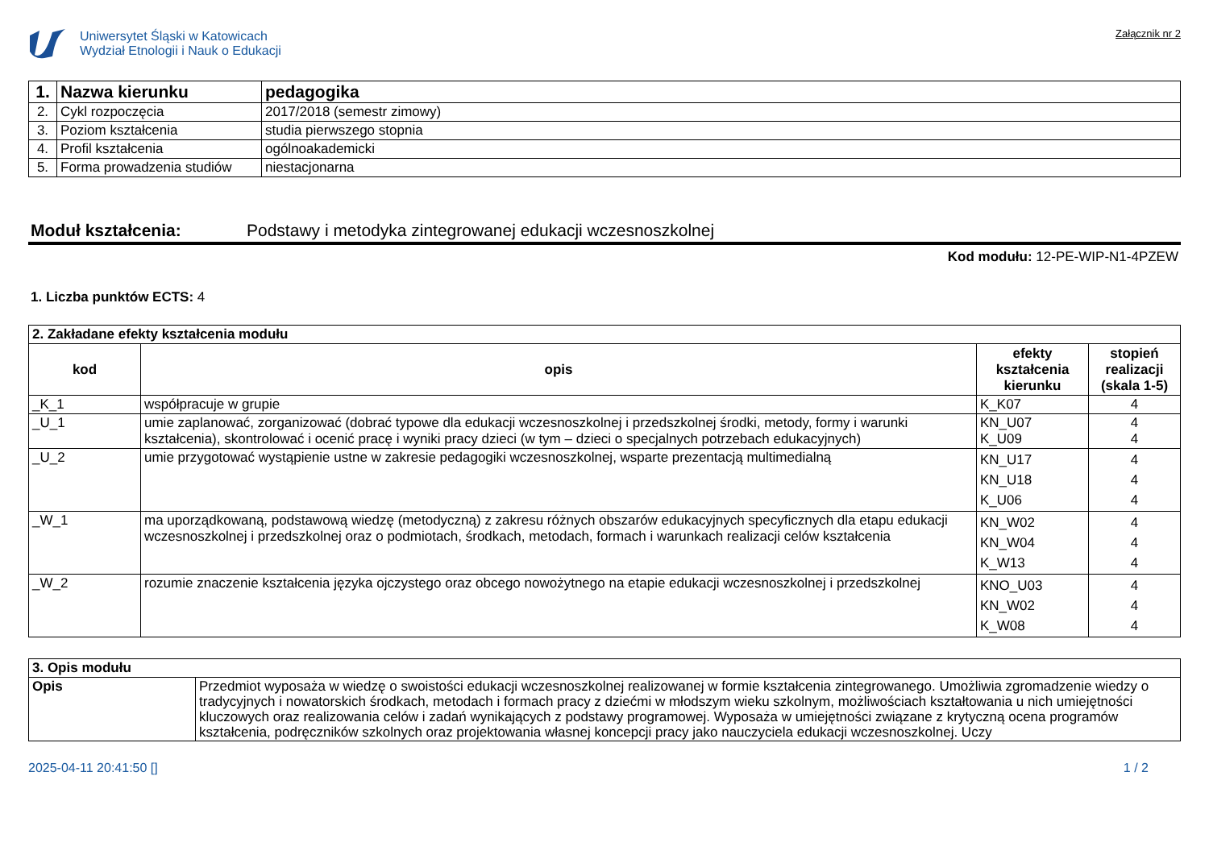Uniwersytet Śląski w Katowicach
Wydział Etnologii i Nauk o Edukacji
Załącznik nr 2
| 1. | Nazwa kierunku | pedagogika |
| 2. | Cykl rozpoczęcia | 2017/2018 (semestr zimowy) |
| 3. | Poziom kształcenia | studia pierwszego stopnia |
| 4. | Profil kształcenia | ogólnoakademicki |
| 5. | Forma prowadzenia studiów | niestacjonarna |
Moduł kształcenia: Podstawy i metodyka zintegrowanej edukacji wczesnoszkolnej
Kod modułu: 12-PE-WIP-N1-4PZEW
1. Liczba punktów ECTS: 4
| 2. Zakładane efekty kształcenia modułu | | | |
| --- | --- | --- | --- |
| kod | opis | efekty kształcenia kierunku | stopień realizacji (skala 1-5) |
| _K_1 | współpracuje w grupie | K_K07 | 4 |
| _U_1 | umie zaplanować, zorganizować (dobrać typowe dla edukacji wczesnoszkolnej i przedszkolnej środki, metody, formy i warunki kształcenia), skontrolować i ocenić pracę i wyniki pracy dzieci (w tym – dzieci o specjalnych potrzebach edukacyjnych) | KN_U07 K_U09 | 4 4 |
| _U_2 | umie przygotować wystąpienie ustne w zakresie pedagogiki wczesnoszkolnej, wsparte prezentacją multimedialną | KN_U17 KN_U18 K_U06 | 4 4 4 |
| _W_1 | ma uporządkowaną, podstawową wiedzę (metodyczną) z zakresu różnych obszarów edukacyjnych specyficznych dla etapu edukacji wczesnoszkolnej i przedszkolnej oraz o podmiotach, środkach, metodach, formach i warunkach realizacji celów kształcenia | KN_W02 KN_W04 K_W13 | 4 4 4 |
| _W_2 | rozumie znaczenie kształcenia języka ojczystego oraz obcego nowożytnego na etapie edukacji wczesnoszkolnej i przedszkolnej | KNO_U03 KN_W02 K_W08 | 4 4 4 |
| 3. Opis modułu | |
| --- | --- |
| Opis | Przedmiot wyposaża w wiedzę o swoistości edukacji wczesnoszkolnej realizowanej w formie kształcenia zintegrowanego. Umożliwia zgromadzenie wiedzy o tradycyjnych i nowatorskich środkach, metodach i formach pracy z dziećmi w młodszym wieku szkolnym, możliwościach kształtowania u nich umiejętności kluczowych oraz realizowania celów i zadań wynikających z podstawy programowej. Wyposaża w umiejętności związane z krytyczną ocena programów kształcenia, podręczników szkolnych oraz projektowania własnej koncepcji pracy jako nauczyciela edukacji wczesnoszkolnej. Uczy |
2025-04-11 20:41:50 [] 1 / 2